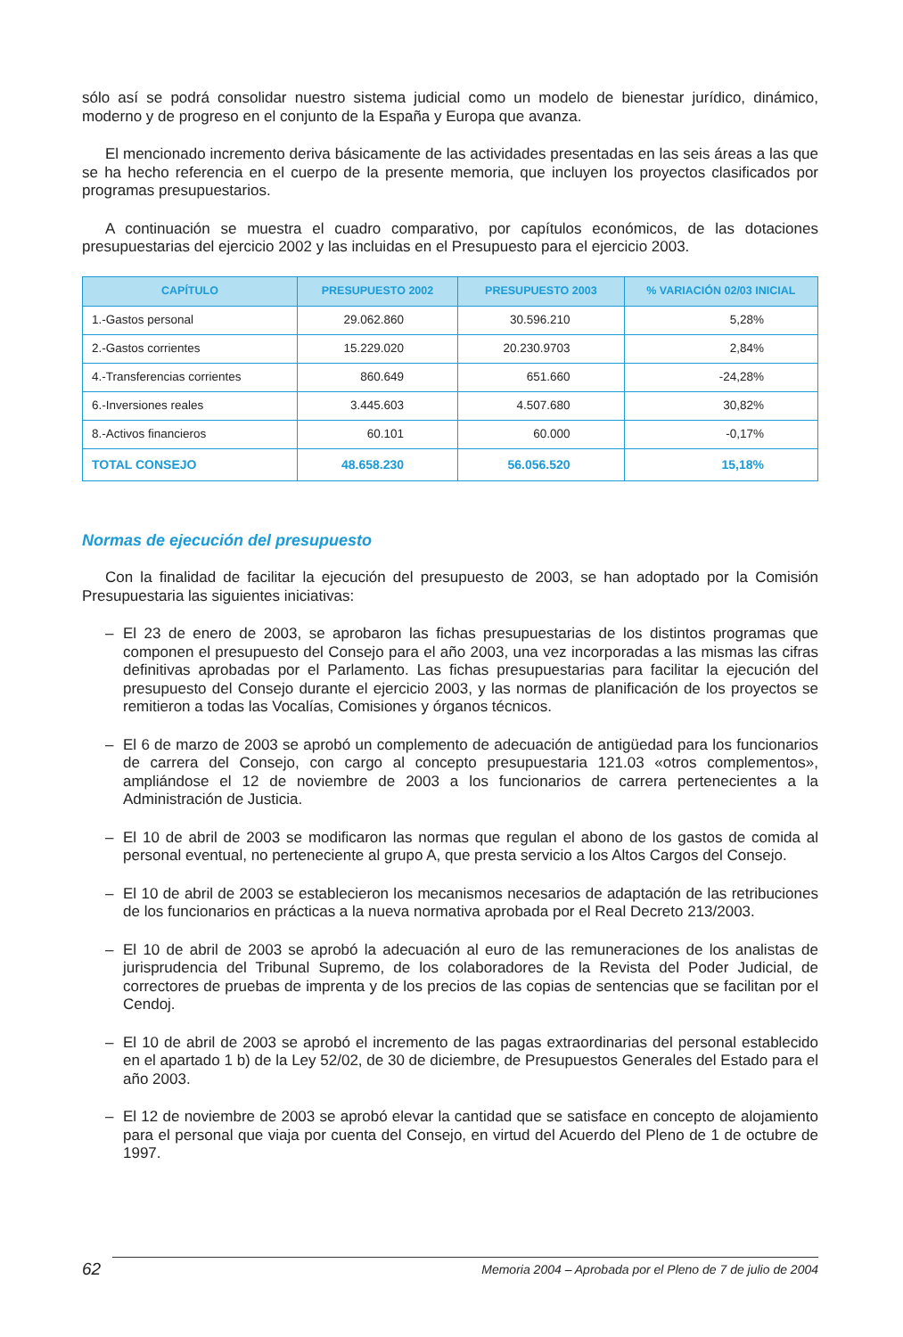sólo así se podrá consolidar nuestro sistema judicial como un modelo de bienestar jurídico, dinámico, moderno y de progreso en el conjunto de la España y Europa que avanza.
El mencionado incremento deriva básicamente de las actividades presentadas en las seis áreas a las que se ha hecho referencia en el cuerpo de la presente memoria, que incluyen los proyectos clasificados por programas presupuestarios.
A continuación se muestra el cuadro comparativo, por capítulos económicos, de las dotaciones presupuestarias del ejercicio 2002 y las incluidas en el Presupuesto para el ejercicio 2003.
| CAPÍTULO | PRESUPUESTO 2002 | PRESUPUESTO 2003 | % VARIACIÓN 02/03 INICIAL |
| --- | --- | --- | --- |
| 1.-Gastos personal | 29.062.860 | 30.596.210 | 5,28% |
| 2.-Gastos corrientes | 15.229.020 | 20.230.9703 | 2,84% |
| 4.-Transferencias corrientes | 860.649 | 651.660 | -24,28% |
| 6.-Inversiones reales | 3.445.603 | 4.507.680 | 30,82% |
| 8.-Activos financieros | 60.101 | 60.000 | -0,17% |
| TOTAL CONSEJO | 48.658.230 | 56.056.520 | 15,18% |
Normas de ejecución del presupuesto
Con la finalidad de facilitar la ejecución del presupuesto de 2003, se han adoptado por la Comisión Presupuestaria las siguientes iniciativas:
– El 23 de enero de 2003, se aprobaron las fichas presupuestarias de los distintos programas que componen el presupuesto del Consejo para el año 2003, una vez incorporadas a las mismas las cifras definitivas aprobadas por el Parlamento. Las fichas presupuestarias para facilitar la ejecución del presupuesto del Consejo durante el ejercicio 2003, y las normas de planificación de los proyectos se remitieron a todas las Vocalías, Comisiones y órganos técnicos.
– El 6 de marzo de 2003 se aprobó un complemento de adecuación de antigüedad para los funcionarios de carrera del Consejo, con cargo al concepto presupuestaria 121.03 «otros complementos», ampliándose el 12 de noviembre de 2003 a los funcionarios de carrera pertenecientes a la Administración de Justicia.
– El 10 de abril de 2003 se modificaron las normas que regulan el abono de los gastos de comida al personal eventual, no perteneciente al grupo A, que presta servicio a los Altos Cargos del Consejo.
– El 10 de abril de 2003 se establecieron los mecanismos necesarios de adaptación de las retribuciones de los funcionarios en prácticas a la nueva normativa aprobada por el Real Decreto 213/2003.
– El 10 de abril de 2003 se aprobó la adecuación al euro de las remuneraciones de los analistas de jurisprudencia del Tribunal Supremo, de los colaboradores de la Revista del Poder Judicial, de correctores de pruebas de imprenta y de los precios de las copias de sentencias que se facilitan por el Cendoj.
– El 10 de abril de 2003 se aprobó el incremento de las pagas extraordinarias del personal establecido en el apartado 1 b) de la Ley 52/02, de 30 de diciembre, de Presupuestos Generales del Estado para el año 2003.
– El 12 de noviembre de 2003 se aprobó elevar la cantidad que se satisface en concepto de alojamiento para el personal que viaja por cuenta del Consejo, en virtud del Acuerdo del Pleno de 1 de octubre de 1997.
62
Memoria 2004 – Aprobada por el Pleno de 7 de julio de 2004